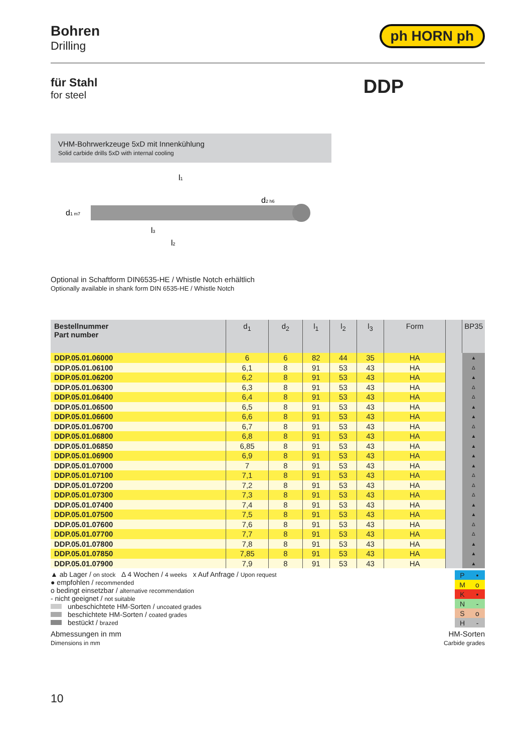Bohren
Drilling
ph HORN ph
für Stahl
for steel
DDP
VHM-Bohrwerkzeuge 5xD mit Innenkühlung
Solid carbide drills 5xD with internal cooling
l1
l3
l2
d1 m7
d2 h6
Optional in Schaftform DIN6535-HE / Whistle Notch erhältlich
Optionally available in shank form DIN 6535-HE / Whistle Notch
| Bestellnummer Part number | d<sub>1</sub> | d<sub>2</sub> | l<sub>1</sub> | l<sub>2</sub> | l<sub>3</sub> | Form | | BP35 |
| --- | --- | --- | --- | --- | --- | --- | --- | --- |
| DDP.05.01.06000 | 6 | 6 | 82 | 44 | 35 | HA | | ▲ |
| DDP.05.01.06100 | 6,1 | 8 | 91 | 53 | 43 | HA | | Δ |
| DDP.05.01.06200 | 6,2 | 8 | 91 | 53 | 43 | HA | | ▲ |
| DDP.05.01.06300 | 6,3 | 8 | 91 | 53 | 43 | HA | | Δ |
| DDP.05.01.06400 | 6,4 | 8 | 91 | 53 | 43 | HA | | Δ |
| DDP.05.01.06500 | 6,5 | 8 | 91 | 53 | 43 | HA | | ▲ |
| DDP.05.01.06600 | 6,6 | 8 | 91 | 53 | 43 | HA | | ▲ |
| DDP.05.01.06700 | 6,7 | 8 | 91 | 53 | 43 | HA | | Δ |
| DDP.05.01.06800 | 6,8 | 8 | 91 | 53 | 43 | HA | | ▲ |
| DDP.05.01.06850 | 6,85 | 8 | 91 | 53 | 43 | HA | | ▲ |
| DDP.05.01.06900 | 6,9 | 8 | 91 | 53 | 43 | HA | | ▲ |
| DDP.05.01.07000 | 7 | 8 | 91 | 53 | 43 | HA | | ▲ |
| DDP.05.01.07100 | 7,1 | 8 | 91 | 53 | 43 | HA | | Δ |
| DDP.05.01.07200 | 7,2 | 8 | 91 | 53 | 43 | HA | | Δ |
| DDP.05.01.07300 | 7,3 | 8 | 91 | 53 | 43 | HA | | Δ |
| DDP.05.01.07400 | 7,4 | 8 | 91 | 53 | 43 | HA | | ▲ |
| DDP.05.01.07500 | 7,5 | 8 | 91 | 53 | 43 | HA | | ▲ |
| DDP.05.01.07600 | 7,6 | 8 | 91 | 53 | 43 | HA | | Δ |
| DDP.05.01.07700 | 7,7 | 8 | 91 | 53 | 43 | HA | | Δ |
| DDP.05.01.07800 | 7,8 | 8 | 91 | 53 | 43 | HA | | ▲ |
| DDP.05.01.07850 | 7,85 | 8 | 91 | 53 | 43 | HA | | ▲ |
| DDP.05.01.07900 | 7,9 | 8 | 91 | 53 | 43 | HA | | ▲ |
▲ ab Lager / on stock Δ 4 Wochen / 4 weeks x Auf Anfrage / Upon request
● empfohlen / recommended
o bedingt einsetzbar / alternative recommendation
- nicht geeignet / not suitable
unbeschichtete HM-Sorten / uncoated grades
beschichtete HM-Sorten / coated grades
bestückt / brazed
| P | • |
| M | o |
| K | • |
| N | - |
| S | o |
| H | - |
Abmessungen in mm
Dimensions in mm
HM-Sorten
Carbide grades
10